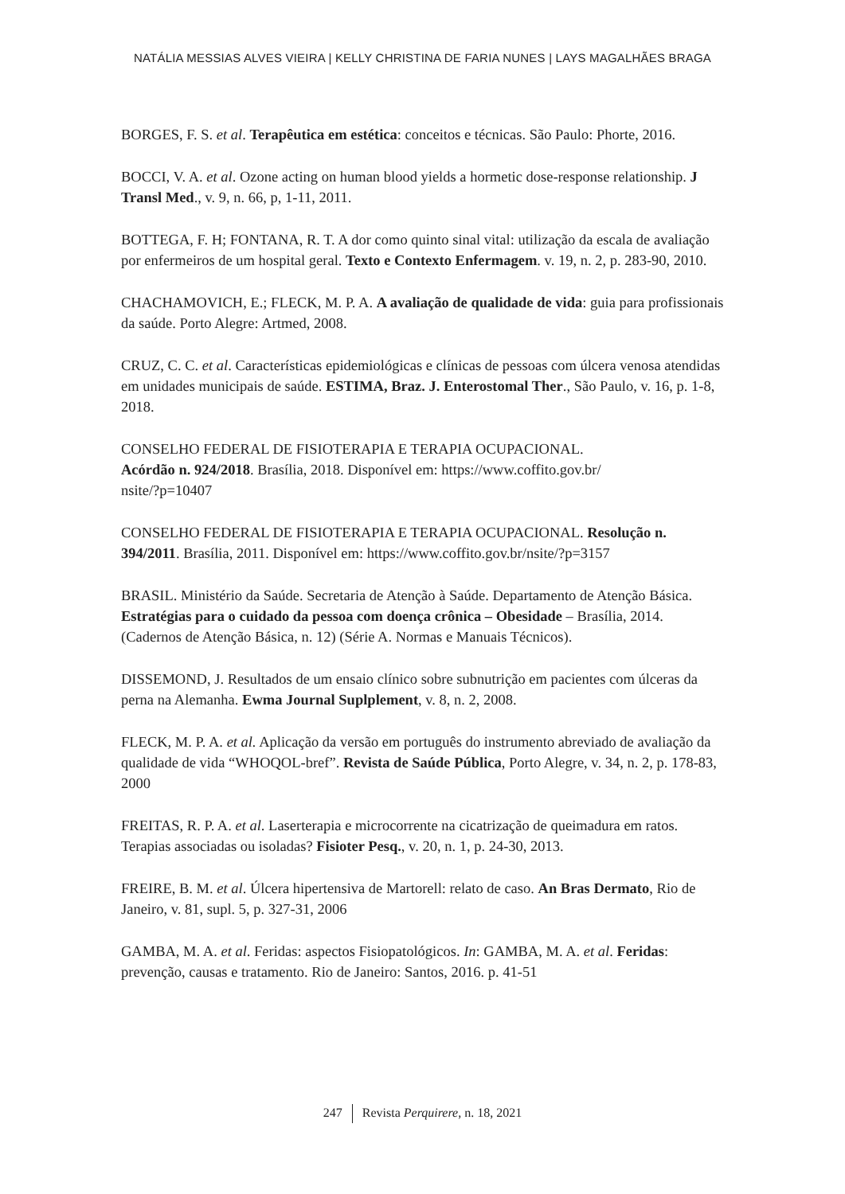NATÁLIA MESSIAS ALVES VIEIRA | KELLY CHRISTINA DE FARIA NUNES | LAYS MAGALHÃES BRAGA
BORGES, F. S. et al. Terapêutica em estética: conceitos e técnicas. São Paulo: Phorte, 2016.
BOCCI, V. A. et al. Ozone acting on human blood yields a hormetic dose-response relationship. J Transl Med., v. 9, n. 66, p, 1-11, 2011.
BOTTEGA, F. H; FONTANA, R. T. A dor como quinto sinal vital: utilização da escala de avaliação por enfermeiros de um hospital geral. Texto e Contexto Enfermagem. v. 19, n. 2, p. 283-90, 2010.
CHACHAMOVICH, E.; FLECK, M. P. A. A avaliação de qualidade de vida: guia para profissionais da saúde. Porto Alegre: Artmed, 2008.
CRUZ, C. C. et al. Características epidemiológicas e clínicas de pessoas com úlcera venosa atendidas em unidades municipais de saúde. ESTIMA, Braz. J. Enterostomal Ther., São Paulo, v. 16, p. 1-8, 2018.
CONSELHO FEDERAL DE FISIOTERAPIA E TERAPIA OCUPACIONAL.
Acórdão n. 924/2018. Brasília, 2018. Disponível em: https://www.coffito.gov.br/
nsite/?p=10407
CONSELHO FEDERAL DE FISIOTERAPIA E TERAPIA OCUPACIONAL. Resolução n. 394/2011. Brasília, 2011. Disponível em: https://www.coffito.gov.br/nsite/?p=3157
BRASIL. Ministério da Saúde. Secretaria de Atenção à Saúde. Departamento de Atenção Básica. Estratégias para o cuidado da pessoa com doença crônica – Obesidade – Brasília, 2014. (Cadernos de Atenção Básica, n. 12) (Série A. Normas e Manuais Técnicos).
DISSEMOND, J. Resultados de um ensaio clínico sobre subnutrição em pacientes com úlceras da perna na Alemanha. Ewma Journal Suplplement, v. 8, n. 2, 2008.
FLECK, M. P. A. et al. Aplicação da versão em português do instrumento abreviado de avaliação da qualidade de vida “WHOQOL-bref”. Revista de Saúde Pública, Porto Alegre, v. 34, n. 2, p. 178-83, 2000
FREITAS, R. P. A. et al. Laserterapia e microcorrente na cicatrização de queimadura em ratos. Terapias associadas ou isoladas? Fisioter Pesq., v. 20, n. 1, p. 24-30, 2013.
FREIRE, B. M. et al. Úlcera hipertensiva de Martorell: relato de caso. An Bras Dermato, Rio de Janeiro, v. 81, supl. 5, p. 327-31, 2006
GAMBA, M. A. et al. Feridas: aspectos Fisiopatológicos. In: GAMBA, M. A. et al. Feridas: prevenção, causas e tratamento. Rio de Janeiro: Santos, 2016. p. 41-51
247 Revista Perquirere, n. 18, 2021